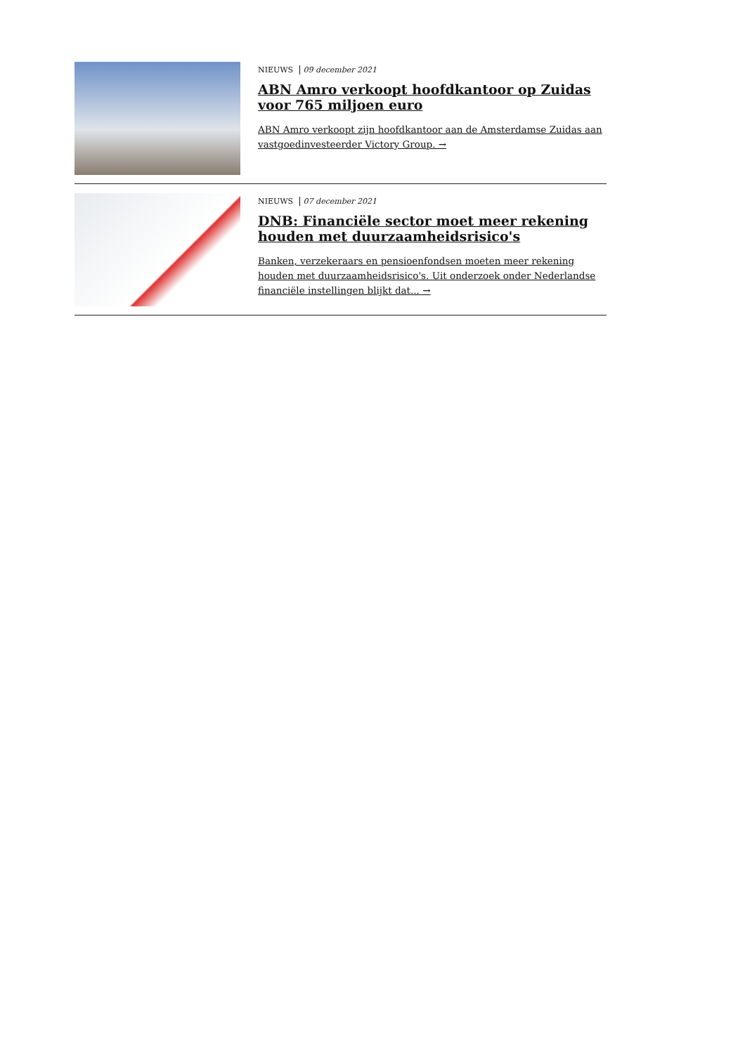NIEUWS 09 december 2021
ABN Amro verkoopt hoofdkantoor op Zuidas voor 765 miljoen euro
ABN Amro verkoopt zijn hoofdkantoor aan de Amsterdamse Zuidas aan vastgoedinvesteerder Victory Group. →
NIEUWS 07 december 2021
DNB: Financiële sector moet meer rekening houden met duurzaamheidsrisico's
Banken, verzekeraars en pensioenfondsen moeten meer rekening houden met duurzaamheidsrisico's. Uit onderzoek onder Nederlandse financiële instellingen blijkt dat... →